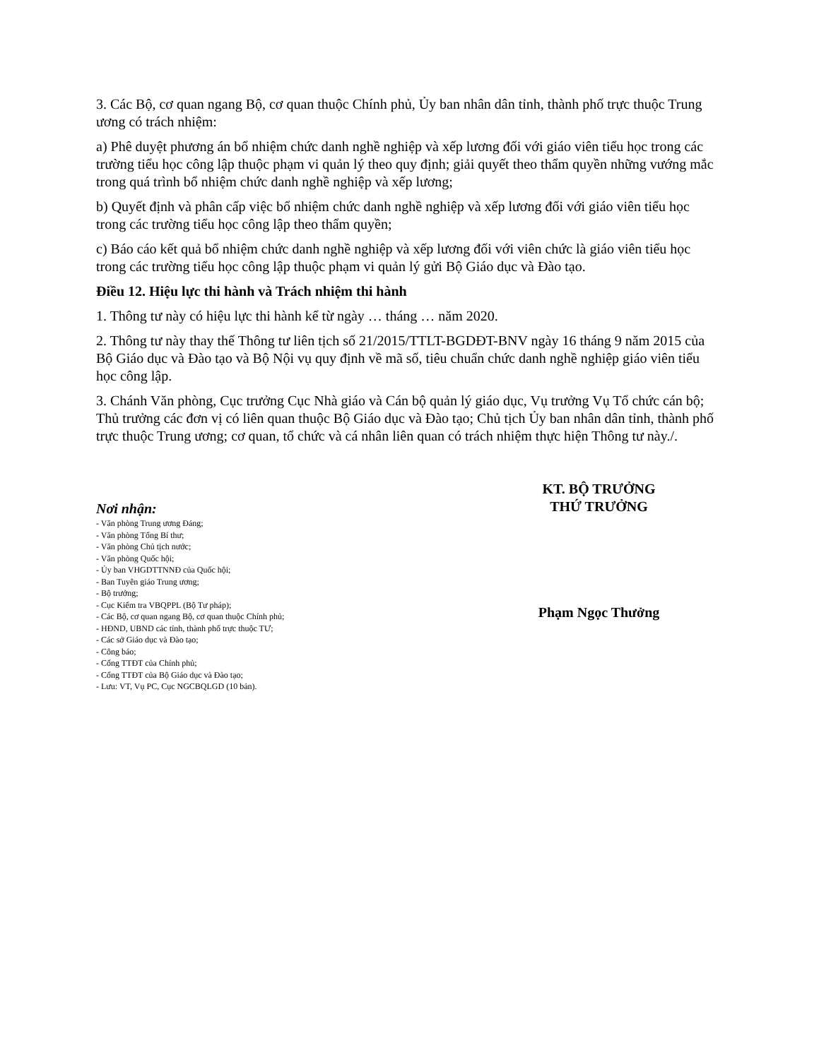3. Các Bộ, cơ quan ngang Bộ, cơ quan thuộc Chính phủ, Ủy ban nhân dân tỉnh, thành phố trực thuộc Trung ương có trách nhiệm:
a) Phê duyệt phương án bổ nhiệm chức danh nghề nghiệp và xếp lương đối với giáo viên tiểu học trong các trường tiểu học công lập thuộc phạm vi quản lý theo quy định; giải quyết theo thẩm quyền những vướng mắc trong quá trình bổ nhiệm chức danh nghề nghiệp và xếp lương;
b) Quyết định và phân cấp việc bổ nhiệm chức danh nghề nghiệp và xếp lương đối với giáo viên tiểu học trong các trường tiểu học công lập theo thẩm quyền;
c) Báo cáo kết quả bổ nhiệm chức danh nghề nghiệp và xếp lương đối với viên chức là giáo viên tiểu học trong các trường tiểu học công lập thuộc phạm vi quản lý gửi Bộ Giáo dục và Đào tạo.
Điều 12. Hiệu lực thi hành và Trách nhiệm thi hành
1. Thông tư này có hiệu lực thi hành kể từ ngày … tháng … năm 2020.
2. Thông tư này thay thế Thông tư liên tịch số 21/2015/TTLT-BGDĐT-BNV ngày 16 tháng 9 năm 2015 của Bộ Giáo dục và Đào tạo và Bộ Nội vụ quy định về mã số, tiêu chuẩn chức danh nghề nghiệp giáo viên tiểu học công lập.
3. Chánh Văn phòng, Cục trưởng Cục Nhà giáo và Cán bộ quản lý giáo dục, Vụ trưởng Vụ Tổ chức cán bộ; Thủ trưởng các đơn vị có liên quan thuộc Bộ Giáo dục và Đào tạo; Chủ tịch Ủy ban nhân dân tỉnh, thành phố trực thuộc Trung ương; cơ quan, tổ chức và cá nhân liên quan có trách nhiệm thực hiện Thông tư này./.
Nơi nhận:
- Văn phòng Trung ương Đảng;
- Văn phòng Tổng Bí thư;
- Văn phòng Chủ tịch nước;
- Văn phòng Quốc hội;
- Ủy ban VHGDTTNNĐ của Quốc hội;
- Ban Tuyên giáo Trung ương;
- Bộ trưởng;
- Cục Kiểm tra VBQPPL (Bộ Tư pháp);
- Các Bộ, cơ quan ngang Bộ, cơ quan thuộc Chính phủ;
- HĐND, UBND các tỉnh, thành phố trực thuộc TƯ;
- Các sở Giáo dục và Đào tạo;
- Công báo;
- Cổng TTĐT của Chính phủ;
- Cổng TTĐT của Bộ Giáo dục và Đào tạo;
- Lưu: VT, Vụ PC, Cục NGCBQLGD (10 bản).
KT. BỘ TRƯỞNG
THỨ TRƯỞNG
Phạm Ngọc Thưởng